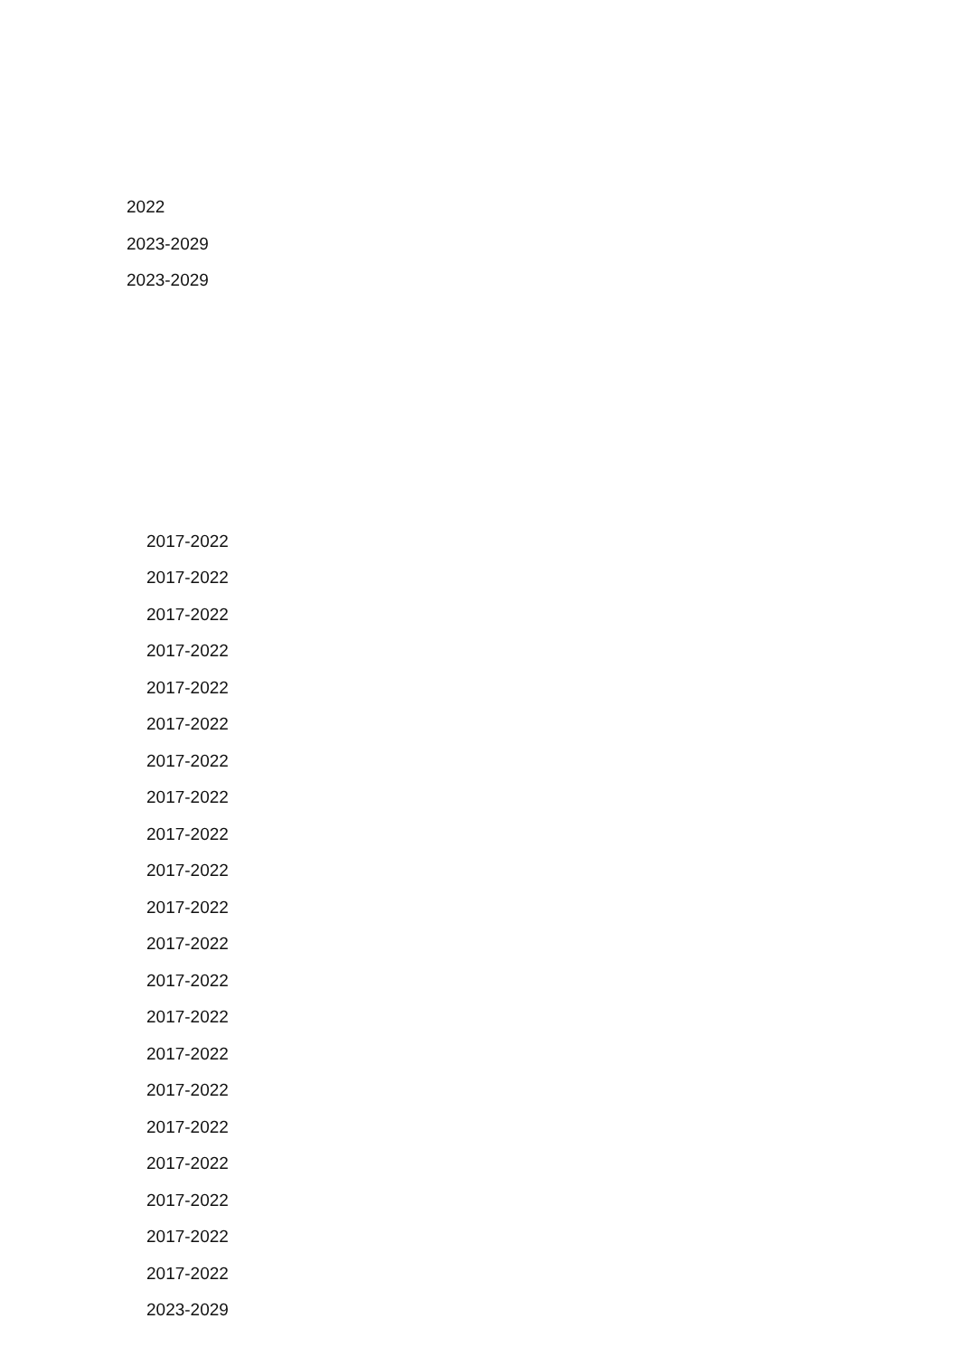2022
2023-2029
2023-2029
2017-2022
2017-2022
2017-2022
2017-2022
2017-2022
2017-2022
2017-2022
2017-2022
2017-2022
2017-2022
2017-2022
2017-2022
2017-2022
2017-2022
2017-2022
2017-2022
2017-2022
2017-2022
2017-2022
2017-2022
2017-2022
2023-2029